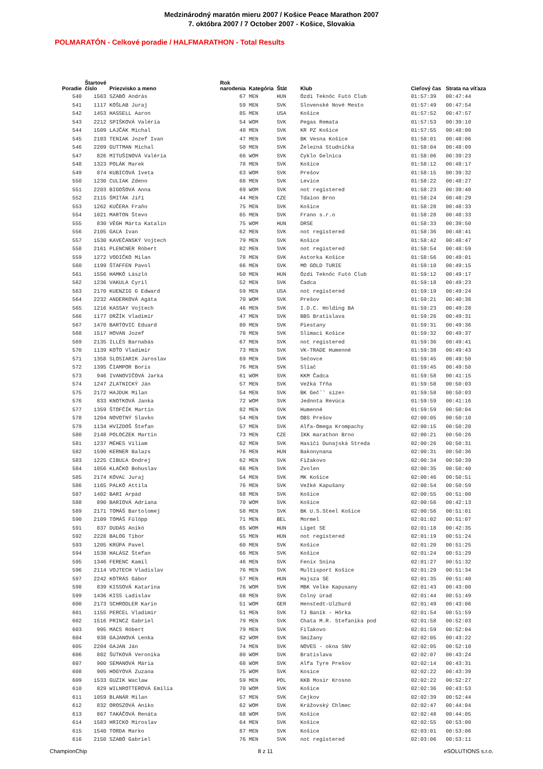Medzinárodný maratón mieru 2007 / Košice Peace Marathon 2007
7. októbra 2007 / 7 October 2007 - Košice, Slovakia
POLMARATÓN - Celkové poradie / HALFMARATHON - Total Results
| Poradie | Štartové číslo | Priezvisko a meno | Rok narodenia | Kategória | Štát | Klub | Cieľový čas | Strata na víťaza |
| --- | --- | --- | --- | --- | --- | --- | --- | --- |
| 540 | 1563 | SZABÓ András | 67 | MEN | HUN | Ózdi Teknőc Futó Club | 01:57:39 | 00:47:44 |
| 541 | 1117 | KOŠLAB Juraj | 59 | MEN | SVK | Slovenské Nové Mesto | 01:57:49 | 00:47:54 |
| 542 | 1453 | HASSELL Aaron | 85 | MEN | USA | Košice | 01:57:52 | 00:47:57 |
| 543 | 2212 | SPIŠKOVÁ Valéria | 54 | WOM | SVK | Pegas Remata | 01:57:53 | 00:39:10 |
| 544 | 1509 | LAJČÁK Michal | 48 | MEN | SVK | KR PZ Košice | 01:57:55 | 00:48:00 |
| 545 | 2103 | TENIAK Jozef Ivan | 47 | MEN | SVK | BK Vesna Košice | 01:58:01 | 00:48:06 |
| 546 | 2209 | GUTTMAN Michal | 50 | MEN | SVK | Železná Studnička | 01:58:04 | 00:48:09 |
| 547 | 826 | MITUŠINOVÁ Valéria | 66 | WOM | SVK | Cyklo Gelnica | 01:58:06 | 00:39:23 |
| 548 | 1323 | POLÁK Marek | 78 | MEN | SVK | Košice | 01:58:12 | 00:48:17 |
| 549 | 874 | KUBICOVÁ Iveta | 63 | WOM | SVK | Prešov | 01:58:15 | 00:39:32 |
| 550 | 1230 | CULIAK Zdeno | 68 | MEN | SVK | Levice | 01:58:22 | 00:48:27 |
| 551 | 2203 | BIGOŠOVÁ Anna | 69 | WOM | SVK | not registered | 01:58:23 | 00:39:40 |
| 552 | 2115 | ŠMITÁK Jiří | 44 | MEN | CZE | Tdaion Brno | 01:58:24 | 00:48:29 |
| 553 | 1262 | KUČERA Fraňo | 75 | MEN | SVK | Košice | 01:58:28 | 00:48:33 |
| 554 | 1021 | MARTON Števo | 65 | MEN | SVK | Frano s.r.o | 01:58:28 | 00:48:33 |
| 555 | 830 | VÉGH Márta Katalin | 75 | WOM | HUN | DRSE | 01:58:33 | 00:39:50 |
| 556 | 2105 | GAĽA Ivan | 62 | MEN | SVK | not registered | 01:58:36 | 00:48:41 |
| 557 | 1530 | KAVEČANSKÝ Vojtech | 79 | MEN | SVK | Košice | 01:58:42 | 00:48:47 |
| 558 | 2161 | PLENCNER Róbert | 82 | MEN | SVK | not registered | 01:58:54 | 00:48:59 |
| 559 | 1272 | VODIČKO Milan | 78 | MEN | SVK | Astorka Košice | 01:58:56 | 00:49:01 |
| 560 | 1199 | ŠTAFFEN Pavol | 66 | MEN | SVK | MO GOLD TURIE | 01:59:10 | 00:49:15 |
| 561 | 1556 | HAMKÓ László | 50 | MEN | HUN | Ózdi Teknőc Futó Club | 01:59:12 | 00:49:17 |
| 562 | 1236 | VAKULA Cyril | 52 | MEN | SVK | Čadca | 01:59:18 | 00:49:23 |
| 563 | 2170 | KUENZIG G Edward | 59 | MEN | USA | not registered | 01:59:19 | 00:49:24 |
| 564 | 2232 | ANDERKOVÁ Agáta | 70 | WOM | SVK | Prešov | 01:59:21 | 00:40:38 |
| 565 | 1216 | KASSAY Vojtech | 46 | MEN | SVK | I.D.C. Holding BA | 01:59:23 | 00:49:28 |
| 566 | 1177 | DRŽÍK Vladimír | 47 | MEN | SVK | BBS Bratislava | 01:59:26 | 00:49:31 |
| 567 | 1470 | BARTOVIC Eduard | 80 | MEN | SVK | Piestany | 01:59:31 | 00:49:36 |
| 568 | 1517 | HOVAN Jozef | 78 | MEN | SVK | Slimaci Košice | 01:59:32 | 00:49:37 |
| 569 | 2135 | ILLÉS Barnabás | 67 | MEN | SVK | not registered | 01:59:36 | 00:49:41 |
| 570 | 1139 | KOŤO Vladimír | 73 | MEN | SVK | VK-TRADE Humenné | 01:59:38 | 00:49:43 |
| 571 | 1358 | SLOSIARIK Jaroslav | 69 | MEN | SVK | Sečovce | 01:59:45 | 00:49:50 |
| 572 | 1395 | ČIAMPOR Boris | 76 | MEN | SVK | Sliač | 01:59:45 | 00:49:50 |
| 573 | 946 | IVANOVIČOVÁ Jarka | 61 | WOM | SVK | KKM Čadca | 01:59:58 | 00:41:15 |
| 574 | 1247 | ZLATNICKÝ Ján | 57 | MEN | SVK | Vežká Tŕňa | 01:59:58 | 00:50:03 |
| 575 | 2172 | HAJDUK Milan | 54 | MEN | SVK | BK Geč˘˘ size= | 01:59:58 | 00:50:03 |
| 576 | 833 | KNOTKOVÁ Janka | 72 | WOM | SVK | Jednota Revúca | 01:59:59 | 00:41:16 |
| 577 | 1359 | ŠTOFČÍK Martin | 82 | MEN | SVK | Humenné | 01:59:59 | 00:50:04 |
| 578 | 1204 | NOVOTNÝ Slavko | 54 | MEN | SVK | OBS Prešov | 02:00:05 | 00:50:10 |
| 579 | 1134 | HVIZDOŠ Štefan | 57 | MEN | SVK | Alfa-Omega Krompachy | 02:00:15 | 00:50:20 |
| 580 | 2148 | POLOCZEK Martin | 73 | MEN | CZE | IKK marathon Brno | 02:00:21 | 00:50:26 |
| 581 | 1237 | MÉHES Viliam | 62 | MEN | SVK | Hasiči Dunajská Streda | 02:00:26 | 00:50:31 |
| 582 | 1590 | KERNER Balazs | 76 | MEN | HUN | Bakonynana | 02:00:31 | 00:50:36 |
| 583 | 1225 | CIBUĽA Ondrej | 62 | MEN | SVK | Fižakovo | 02:00:34 | 00:50:39 |
| 584 | 1056 | KLAČKO Bohuslav | 66 | MEN | SVK | Zvolen | 02:00:35 | 00:50:40 |
| 585 | 2174 | KOVAĽ Juraj | 54 | MEN | SVK | MK Košice | 02:00:46 | 00:50:51 |
| 586 | 1165 | PALKÓ Attila | 76 | MEN | SVK | Vežké Kapušany | 02:00:54 | 00:50:59 |
| 587 | 1402 | BARI Arpád | 68 | MEN | SVK | Košice | 02:00:55 | 00:51:00 |
| 588 | 890 | BARIOVÁ Adriana | 70 | WOM | SVK | Košice | 02:00:56 | 00:42:13 |
| 589 | 2171 | TOMÁŠ Bartolomej | 58 | MEN | SVK | BK U.S.Steel Košice | 02:00:56 | 00:51:01 |
| 590 | 2109 | TOMÁŠ Fülöpp | 71 | MEN | BEL | Mormel | 02:01:02 | 00:51:07 |
| 591 | 837 | DUDÁS Anikó | 65 | WOM | HUN | Liget SE | 02:01:18 | 00:42:35 |
| 592 | 2228 | BALOG Tibor | 55 | MEN | HUN | not registered | 02:01:19 | 00:51:24 |
| 593 | 1205 | KRÚPA Pavel | 60 | MEN | SVK | Košice | 02:01:20 | 00:51:25 |
| 594 | 1538 | HALÁSZ Štefan | 66 | MEN | SVK | Košice | 02:01:24 | 00:51:29 |
| 595 | 1346 | FERENC Kamil | 46 | MEN | SVK | Fenix Snina | 02:01:27 | 00:51:32 |
| 596 | 2114 | VOJTECH Vladislav | 76 | MEN | SVK | Multisport Košice | 02:01:29 | 00:51:34 |
| 597 | 2242 | KOTRÁS Gábor | 57 | MEN | HUN | Hajsza SE | 02:01:35 | 00:51:40 |
| 598 | 839 | KISSOVÁ Katarina | 76 | WOM | SVK | MBK Velke Kapusany | 02:01:43 | 00:43:00 |
| 599 | 1436 | KISS Ladislav | 68 | MEN | SVK | Colný úrad | 02:01:44 | 00:51:49 |
| 600 | 2173 | SCHRODLER Karin | 51 | WOM | GER | Henstedt-Ulzburd | 02:01:49 | 00:43:06 |
| 601 | 1155 | PERCEL Vladimír | 51 | MEN | SVK | TJ Baník - Hôrka | 02:01:54 | 00:51:59 |
| 602 | 1516 | PRINCZ Gabriel | 79 | MEN | SVK | Chata M.R. Stefanika pod | 02:01:58 | 00:52:03 |
| 603 | 995 | MÁCS Róbert | 79 | MEN | SVK | Fiľakovo | 02:01:59 | 00:52:04 |
| 604 | 938 | GAJANOVÁ Lenka | 82 | WOM | SVK | Smižany | 02:02:05 | 00:43:22 |
| 605 | 2204 | GAJAN Ján | 74 | MEN | SVK | NOVES - okna SNV | 02:02:05 | 00:52:10 |
| 606 | 882 | ŠUTKOVÁ Veronika | 80 | WOM | SVK | Bratislava | 02:02:07 | 00:43:24 |
| 607 | 900 | SEMANOVÁ Mária | 68 | WOM | SVK | Alfa Tyre Prešov | 02:02:14 | 00:43:31 |
| 608 | 905 | HOGYOVÁ Zuzana | 75 | WOM | SVK | Kosice | 02:02:22 | 00:43:39 |
| 609 | 1533 | GUZIK Waclaw | 59 | MEN | POL | KKB Mosir Krosno | 02:02:22 | 00:52:27 |
| 610 | 829 | WILNROTTEROVÁ Emília | 70 | WOM | SVK | Košice | 02:02:36 | 00:43:53 |
| 611 | 1059 | BLANÁR Milan | 57 | MEN | SVK | Cejkov | 02:02:39 | 00:52:44 |
| 612 | 832 | OROSZOVÁ Aniko | 62 | WOM | SVK | Krážovský Chlmec | 02:02:47 | 00:44:04 |
| 613 | 867 | TAKÁČOVÁ Renáta | 68 | WOM | SVK | Košice | 02:02:48 | 00:44:05 |
| 614 | 1583 | HRICKO Miroslav | 64 | MEN | SVK | Košice | 02:02:55 | 00:53:00 |
| 615 | 1540 | TORDA Marko | 87 | MEN | SVK | Košice | 02:03:01 | 00:53:06 |
| 616 | 2150 | SZABÓ Gabriel | 76 | MEN | SVK | not registered | 02:03:06 | 00:53:11 |
ChampionChip 8 z 11 eSOLUTIONS s.r.o.